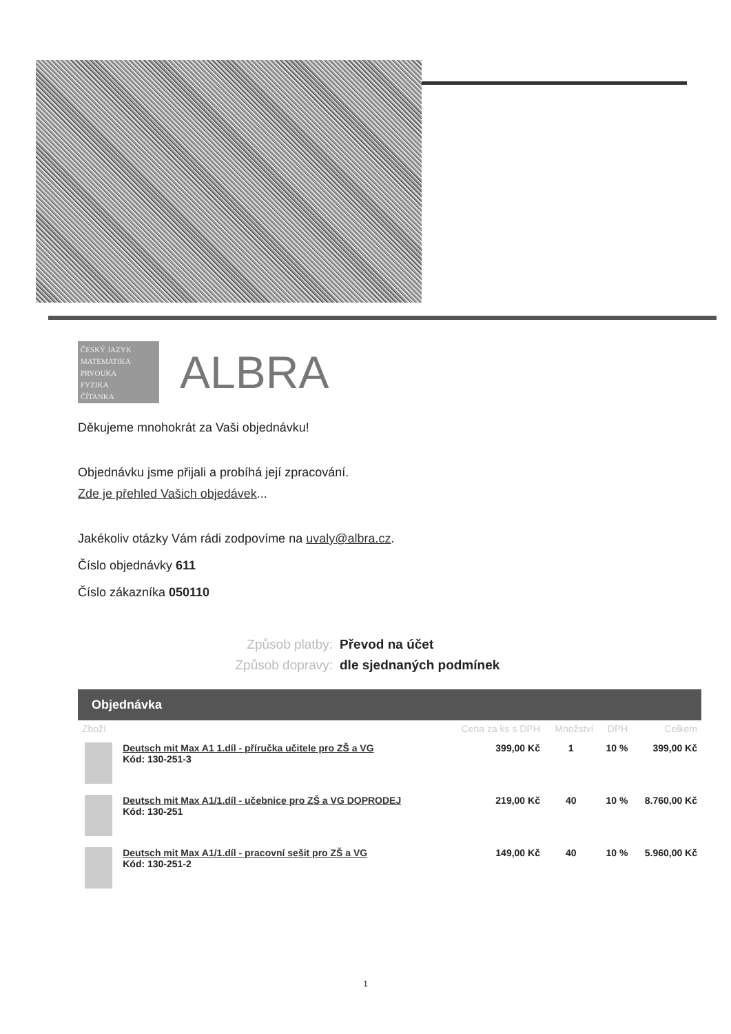ČESKÝ JAZYK
MATEMATIKA
PRVOUKA
FYZIKA
ČÍTANKA
ALBRA
Děkujeme mnohokrát za Vaši objednávku!
Objednávku jsme přijali a probíhá její zpracování.
Zde je přehled Vašich objedávek...
Jakékoliv otázky Vám rádi zodpovíme na uvaly@albra.cz.
Číslo objednávky 611
Číslo zákazníka 050110
Způsob platby: Převod na účet
Způsob dopravy: dle sjednaných podmínek
Objednávka
| Zboží | | Cena za ks s DPH | Množství | DPH | Celkem |
| --- | --- | --- | --- | --- | --- |
| | Deutsch mit Max A1 1.díl - příručka učitele pro ZŠ a VG Kód: 130-251-3 | 399,00 Kč | 1 | 10 % | 399,00 Kč |
| | Deutsch mit Max A1/1.díl - učebnice pro ZŠ a VG DOPRODEJ Kód: 130-251 | 219,00 Kč | 40 | 10 % | 8.760,00 Kč |
| | Deutsch mit Max A1/1.díl - pracovní sešit pro ZŠ a VG Kód: 130-251-2 | 149,00 Kč | 40 | 10 % | 5.960,00 Kč |
1